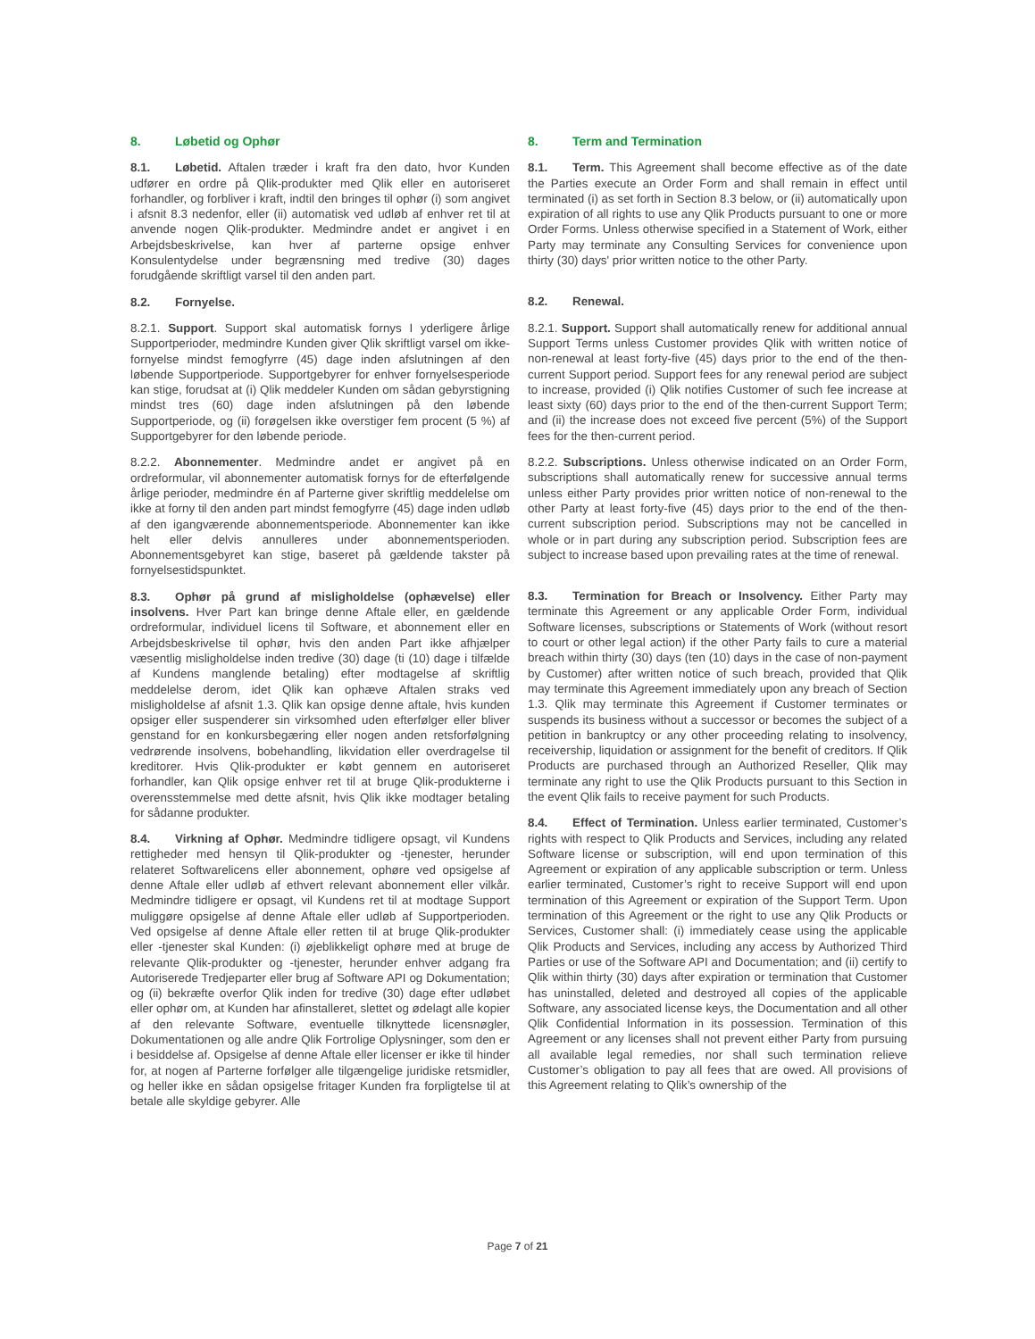8. Løbetid og Ophør
8.1. Løbetid. Aftalen træder i kraft fra den dato, hvor Kunden udfører en ordre på Qlik-produkter med Qlik eller en autoriseret forhandler, og forbliver i kraft, indtil den bringes til ophør (i) som angivet i afsnit 8.3 nedenfor, eller (ii) automatisk ved udløb af enhver ret til at anvende nogen Qlik-produkter. Medmindre andet er angivet i en Arbejdsbeskrivelse, kan hver af parterne opsige enhver Konsulentydelse under begrænsning med tredive (30) dages forudgående skriftligt varsel til den anden part.
8.2. Fornyelse.
8.2.1. Support. Support skal automatisk fornys I yderligere årlige Supportperioder, medmindre Kunden giver Qlik skriftligt varsel om ikke-fornyelse mindst femogfyrre (45) dage inden afslutningen af den løbende Supportperiode. Supportgebyrer for enhver fornyelsesperiode kan stige, forudsat at (i) Qlik meddeler Kunden om sådan gebyrstigning mindst tres (60) dage inden afslutningen på den løbende Supportperiode, og (ii) forøgelsen ikke overstiger fem procent (5 %) af Supportgebyrer for den løbende periode.
8.2.2. Abonnementer. Medmindre andet er angivet på en ordreformular, vil abonnementer automatisk fornys for de efterfølgende årlige perioder, medmindre én af Parterne giver skriftlig meddelelse om ikke at forny til den anden part mindst femogfyrre (45) dage inden udløb af den igangværende abonnementsperiode. Abonnementer kan ikke helt eller delvis annulleres under abonnementsperioden. Abonnementsgebyret kan stige, baseret på gældende takster på fornyelsestidspunktet.
8.3. Ophør på grund af misligholdelse (ophævelse) eller insolvens. Hver Part kan bringe denne Aftale eller, en gældende ordreformular, individuel licens til Software, et abonnement eller en Arbejdsbeskrivelse til ophør, hvis den anden Part ikke afhjælper væsentlig misligholdelse inden tredive (30) dage (ti (10) dage i tilfælde af Kundens manglende betaling) efter modtagelse af skriftlig meddelelse derom, idet Qlik kan ophæve Aftalen straks ved misligholdelse af afsnit 1.3. Qlik kan opsige denne aftale, hvis kunden opsiger eller suspenderer sin virksomhed uden efterfølger eller bliver genstand for en konkursbegæring eller nogen anden retsforfølgning vedrørende insolvens, bobehandling, likvidation eller overdragelse til kreditorer. Hvis Qlik-produkter er købt gennem en autoriseret forhandler, kan Qlik opsige enhver ret til at bruge Qlik-produkterne i overensstemmelse med dette afsnit, hvis Qlik ikke modtager betaling for sådanne produkter.
8.4. Virkning af Ophør. Medmindre tidligere opsagt, vil Kundens rettigheder med hensyn til Qlik-produkter og -tjenester, herunder relateret Softwarelicens eller abonnement, ophøre ved opsigelse af denne Aftale eller udløb af ethvert relevant abonnement eller vilkår. Medmindre tidligere er opsagt, vil Kundens ret til at modtage Support muliggøre opsigelse af denne Aftale eller udløb af Supportperioden. Ved opsigelse af denne Aftale eller retten til at bruge Qlik-produkter eller -tjenester skal Kunden: (i) øjeblikkeligt ophøre med at bruge de relevante Qlik-produkter og -tjenester, herunder enhver adgang fra Autoriserede Tredjeparter eller brug af Software API og Dokumentation; og (ii) bekræfte overfor Qlik inden for tredive (30) dage efter udløbet eller ophør om, at Kunden har afinstalleret, slettet og ødelagt alle kopier af den relevante Software, eventuelle tilknyttede licensnøgler, Dokumentationen og alle andre Qlik Fortrolige Oplysninger, som den er i besiddelse af. Opsigelse af denne Aftale eller licenser er ikke til hinder for, at nogen af Parterne forfølger alle tilgængelige juridiske retsmidler, og heller ikke en sådan opsigelse fritager Kunden fra forpligtelse til at betale alle skyldige gebyrer. Alle
8. Term and Termination
8.1. Term. This Agreement shall become effective as of the date the Parties execute an Order Form and shall remain in effect until terminated (i) as set forth in Section 8.3 below, or (ii) automatically upon expiration of all rights to use any Qlik Products pursuant to one or more Order Forms. Unless otherwise specified in a Statement of Work, either Party may terminate any Consulting Services for convenience upon thirty (30) days' prior written notice to the other Party.
8.2. Renewal.
8.2.1. Support. Support shall automatically renew for additional annual Support Terms unless Customer provides Qlik with written notice of non-renewal at least forty-five (45) days prior to the end of the then-current Support period. Support fees for any renewal period are subject to increase, provided (i) Qlik notifies Customer of such fee increase at least sixty (60) days prior to the end of the then-current Support Term; and (ii) the increase does not exceed five percent (5%) of the Support fees for the then-current period.
8.2.2. Subscriptions. Unless otherwise indicated on an Order Form, subscriptions shall automatically renew for successive annual terms unless either Party provides prior written notice of non-renewal to the other Party at least forty-five (45) days prior to the end of the then-current subscription period. Subscriptions may not be cancelled in whole or in part during any subscription period. Subscription fees are subject to increase based upon prevailing rates at the time of renewal.
8.3. Termination for Breach or Insolvency. Either Party may terminate this Agreement or any applicable Order Form, individual Software licenses, subscriptions or Statements of Work (without resort to court or other legal action) if the other Party fails to cure a material breach within thirty (30) days (ten (10) days in the case of non-payment by Customer) after written notice of such breach, provided that Qlik may terminate this Agreement immediately upon any breach of Section 1.3. Qlik may terminate this Agreement if Customer terminates or suspends its business without a successor or becomes the subject of a petition in bankruptcy or any other proceeding relating to insolvency, receivership, liquidation or assignment for the benefit of creditors. If Qlik Products are purchased through an Authorized Reseller, Qlik may terminate any right to use the Qlik Products pursuant to this Section in the event Qlik fails to receive payment for such Products.
8.4. Effect of Termination. Unless earlier terminated, Customer’s rights with respect to Qlik Products and Services, including any related Software license or subscription, will end upon termination of this Agreement or expiration of any applicable subscription or term. Unless earlier terminated, Customer’s right to receive Support will end upon termination of this Agreement or expiration of the Support Term. Upon termination of this Agreement or the right to use any Qlik Products or Services, Customer shall: (i) immediately cease using the applicable Qlik Products and Services, including any access by Authorized Third Parties or use of the Software API and Documentation; and (ii) certify to Qlik within thirty (30) days after expiration or termination that Customer has uninstalled, deleted and destroyed all copies of the applicable Software, any associated license keys, the Documentation and all other Qlik Confidential Information in its possession. Termination of this Agreement or any licenses shall not prevent either Party from pursuing all available legal remedies, nor shall such termination relieve Customer’s obligation to pay all fees that are owed. All provisions of this Agreement relating to Qlik’s ownership of the
Page 7 of 21